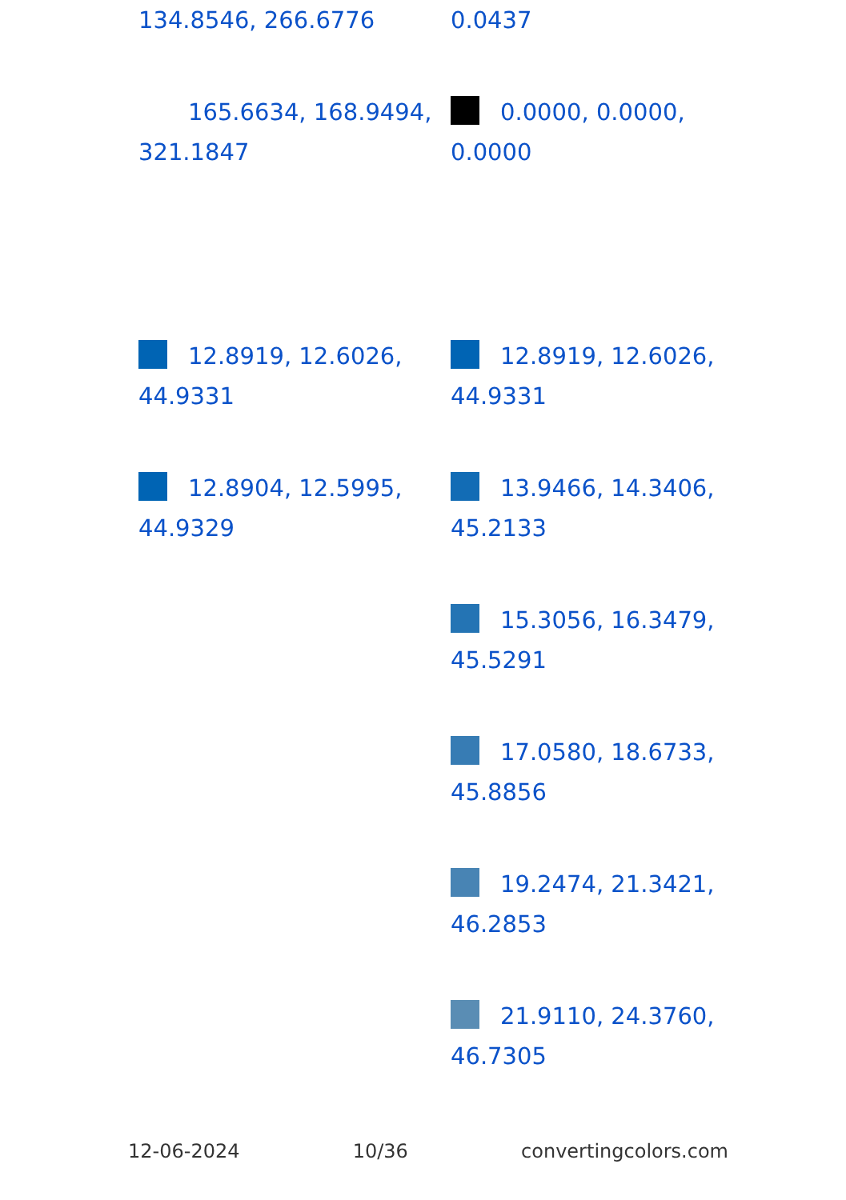134.8546, 266.6776 0.0437
165.6634, 168.9494, 321.1847
0.0000, 0.0000, 0.0000
12.8919, 12.6026, 44.9331
12.8919, 12.6026, 44.9331
12.8904, 12.5995, 44.9329
13.9466, 14.3406, 45.2133
15.3056, 16.3479, 45.5291
17.0580, 18.6733, 45.8856
19.2474, 21.3421, 46.2853
21.9110, 24.3760, 46.7305
12-06-2024 10/36 convertingcolors.com